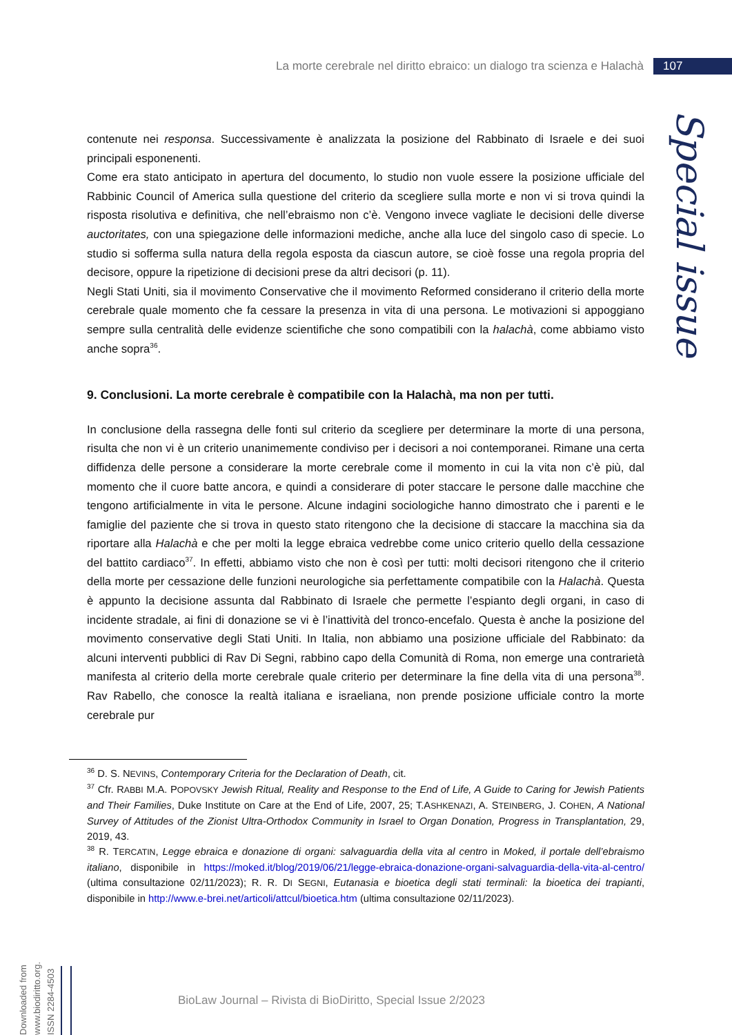La morte cerebrale nel diritto ebraico: un dialogo tra scienza e Halachà 107
Special issue
contenute nei responsa. Successivamente è analizzata la posizione del Rabbinato di Israele e dei suoi principali esponenenti.
Come era stato anticipato in apertura del documento, lo studio non vuole essere la posizione ufficiale del Rabbinic Council of America sulla questione del criterio da scegliere sulla morte e non vi si trova quindi la risposta risolutiva e definitiva, che nell’ebraismo non c’è. Vengono invece vagliate le decisioni delle diverse auctoritates, con una spiegazione delle informazioni mediche, anche alla luce del singolo caso di specie. Lo studio si sofferma sulla natura della regola esposta da ciascun autore, se cioè fosse una regola propria del decisore, oppure la ripetizione di decisioni prese da altri decisori (p. 11).
Negli Stati Uniti, sia il movimento Conservative che il movimento Reformed considerano il criterio della morte cerebrale quale momento che fa cessare la presenza in vita di una persona. Le motivazioni si appoggiano sempre sulla centralità delle evidenze scientifiche che sono compatibili con la halachà, come abbiamo visto anche sopra<sup>36</sup>.
9. Conclusioni. La morte cerebrale è compatibile con la Halachà, ma non per tutti.
In conclusione della rassegna delle fonti sul criterio da scegliere per determinare la morte di una persona, risulta che non vi è un criterio unanimemente condiviso per i decisori a noi contemporanei. Rimane una certa diffidenza delle persone a considerare la morte cerebrale come il momento in cui la vita non c’è più, dal momento che il cuore batte ancora, e quindi a considerare di poter staccare le persone dalle macchine che tengono artificialmente in vita le persone. Alcune indagini sociologiche hanno dimostrato che i parenti e le famiglie del paziente che si trova in questo stato ritengono che la decisione di staccare la macchina sia da riportare alla Halachà e che per molti la legge ebraica vedrebbe come unico criterio quello della cessazione del battito cardiaco<sup>37</sup>. In effetti, abbiamo visto che non è così per tutti: molti decisori ritengono che il criterio della morte per cessazione delle funzioni neurologiche sia perfettamente compatibile con la Halachà. Questa è appunto la decisione assunta dal Rabbinato di Israele che permette l’espianto degli organi, in caso di incidente stradale, ai fini di donazione se vi è l’inattività del tronco-encefalo. Questa è anche la posizione del movimento conservative degli Stati Uniti. In Italia, non abbiamo una posizione ufficiale del Rabbinato: da alcuni interventi pubblici di Rav Di Segni, rabbino capo della Comunità di Roma, non emerge una contrarietà manifesta al criterio della morte cerebrale quale criterio per determinare la fine della vita di una persona<sup>38</sup>. Rav Rabello, che conosce la realtà italiana e israeliana, non prende posizione ufficiale contro la morte cerebrale pur
<sup>36</sup> D. S. NEVINS, Contemporary Criteria for the Declaration of Death, cit.
<sup>37</sup> Cfr. RABBI M.A. POPOVSKY Jewish Ritual, Reality and Response to the End of Life, A Guide to Caring for Jewish Patients and Their Families, Duke Institute on Care at the End of Life, 2007, 25; T.ASHKENAZI, A. STEINBERG, J. COHEN, A National Survey of Attitudes of the Zionist Ultra-Orthodox Community in Israel to Organ Donation, Progress in Transplantation, 29, 2019, 43.
<sup>38</sup> R. TERCATIN, Legge ebraica e donazione di organi: salvaguardia della vita al centro in Moked, il portale dell’ebraismo italiano, disponibile in https://moked.it/blog/2019/06/21/legge-ebraica-donazione-organi-salvaguardia-della-vita-al-centro/ (ultima consultazione 02/11/2023); R. R. DI SEGNI, Eutanasia e bioetica degli stati terminali: la bioetica dei trapianti, disponibile in http://www.e-brei.net/articoli/attcul/bioetica.htm (ultima consultazione 02/11/2023).
Downloaded from www.biodiritto.org.
ISSN 2284-4503
BioLaw Journal – Rivista di BioDiritto, Special Issue 2/2023